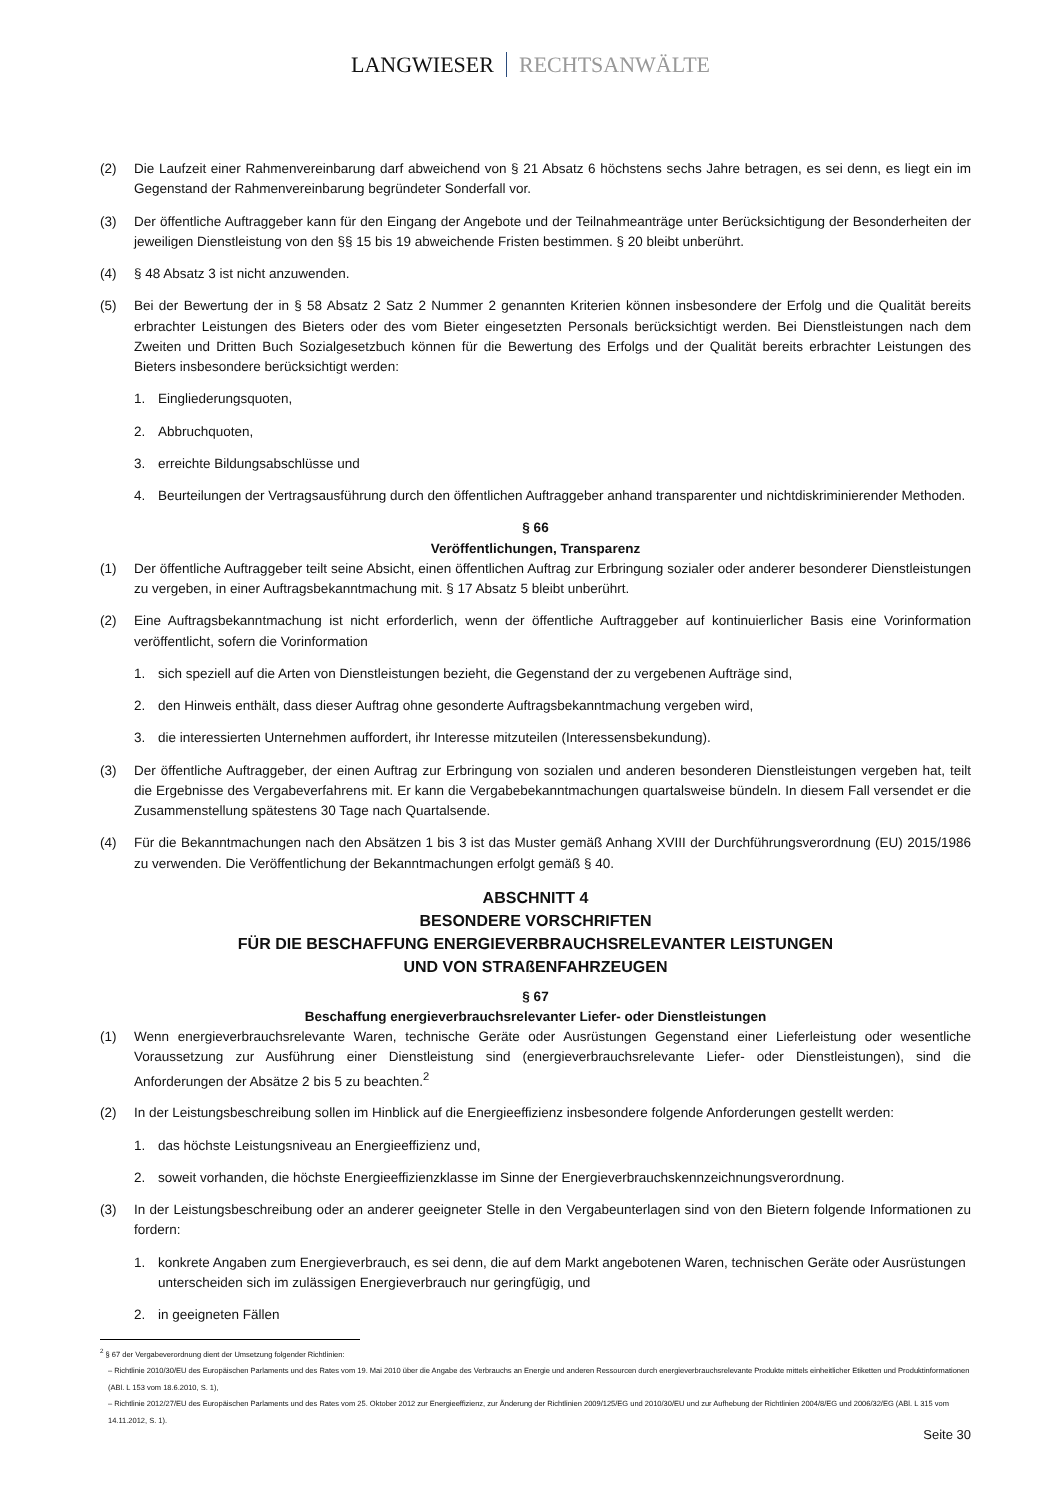LANGWIESER RECHTSANWÄLTE
(2) Die Laufzeit einer Rahmenvereinbarung darf abweichend von § 21 Absatz 6 höchstens sechs Jahre betragen, es sei denn, es liegt ein im Gegenstand der Rahmenvereinbarung begründeter Sonderfall vor.
(3) Der öffentliche Auftraggeber kann für den Eingang der Angebote und der Teilnahmeanträge unter Berücksichtigung der Besonderheiten der jeweiligen Dienstleistung von den §§ 15 bis 19 abweichende Fristen bestimmen. § 20 bleibt unberührt.
(4) § 48 Absatz 3 ist nicht anzuwenden.
(5) Bei der Bewertung der in § 58 Absatz 2 Satz 2 Nummer 2 genannten Kriterien können insbesondere der Erfolg und die Qualität bereits erbrachter Leistungen des Bieters oder des vom Bieter eingesetzten Personals berücksichtigt werden. Bei Dienstleistungen nach dem Zweiten und Dritten Buch Sozialgesetzbuch können für die Bewertung des Erfolgs und der Qualität bereits erbrachter Leistungen des Bieters insbesondere berücksichtigt werden:
1. Eingliederungsquoten,
2. Abbruchquoten,
3. erreichte Bildungsabschlüsse und
4. Beurteilungen der Vertragsausführung durch den öffentlichen Auftraggeber anhand transparenter und nichtdiskriminierender Methoden.
§ 66
Veröffentlichungen, Transparenz
(1) Der öffentliche Auftraggeber teilt seine Absicht, einen öffentlichen Auftrag zur Erbringung sozialer oder anderer besonderer Dienstleistungen zu vergeben, in einer Auftragsbekanntmachung mit. § 17 Absatz 5 bleibt unberührt.
(2) Eine Auftragsbekanntmachung ist nicht erforderlich, wenn der öffentliche Auftraggeber auf kontinuierlicher Basis eine Vorinformation veröffentlicht, sofern die Vorinformation
1. sich speziell auf die Arten von Dienstleistungen bezieht, die Gegenstand der zu vergebenen Aufträge sind,
2. den Hinweis enthält, dass dieser Auftrag ohne gesonderte Auftragsbekanntmachung vergeben wird,
3. die interessierten Unternehmen auffordert, ihr Interesse mitzuteilen (Interessensbekundung).
(3) Der öffentliche Auftraggeber, der einen Auftrag zur Erbringung von sozialen und anderen besonderen Dienstleistungen vergeben hat, teilt die Ergebnisse des Vergabeverfahrens mit. Er kann die Vergabebekanntmachungen quartalsweise bündeln. In diesem Fall versendet er die Zusammenstellung spätestens 30 Tage nach Quartalsende.
(4) Für die Bekanntmachungen nach den Absätzen 1 bis 3 ist das Muster gemäß Anhang XVIII der Durchführungsverordnung (EU) 2015/1986 zu verwenden. Die Veröffentlichung der Bekanntmachungen erfolgt gemäß § 40.
ABSCHNITT 4
BESONDERE VORSCHRIFTEN
FÜR DIE BESCHAFFUNG ENERGIEVERBRAUCHSRELEVANTER LEISTUNGEN
UND VON STRAßENFAHRZEUGEN
§ 67
Beschaffung energieverbrauchsrelevanter Liefer- oder Dienstleistungen
(1) Wenn energieverbrauchsrelevante Waren, technische Geräte oder Ausrüstungen Gegenstand einer Lieferleistung oder wesentliche Voraussetzung zur Ausführung einer Dienstleistung sind (energieverbrauchsrelevante Liefer- oder Dienstleistungen), sind die Anforderungen der Absätze 2 bis 5 zu beachten.<sup>2</sup>
(2) In der Leistungsbeschreibung sollen im Hinblick auf die Energieeffizienz insbesondere folgende Anforderungen gestellt werden:
1. das höchste Leistungsniveau an Energieeffizienz und,
2. soweit vorhanden, die höchste Energieeffizienzklasse im Sinne der Energieverbrauchskennzeichnungsverordnung.
(3) In der Leistungsbeschreibung oder an anderer geeigneter Stelle in den Vergabeunterlagen sind von den Bietern folgende Informationen zu fordern:
1. konkrete Angaben zum Energieverbrauch, es sei denn, die auf dem Markt angebotenen Waren, technischen Geräte oder Ausrüstungen unterscheiden sich im zulässigen Energieverbrauch nur geringfügig, und
2. in geeigneten Fällen
<sup>2</sup> § 67 der Vergabeverordnung dient der Umsetzung folgender Richtlinien:
– Richtlinie 2010/30/EU des Europäischen Parlaments und des Rates vom 19. Mai 2010 über die Angabe des Verbrauchs an Energie und anderen Ressourcen durch energieverbrauchsrelevante Produkte mittels einheitlicher Etiketten und Produktinformationen (ABl. L 153 vom 18.6.2010, S. 1),
– Richtlinie 2012/27/EU des Europäischen Parlaments und des Rates vom 25. Oktober 2012 zur Energieeffizienz, zur Änderung der Richtlinien 2009/125/EG und 2010/30/EU und zur Aufhebung der Richtlinien 2004/8/EG und 2006/32/EG (ABl. L 315 vom 14.11.2012, S. 1).
Seite 30